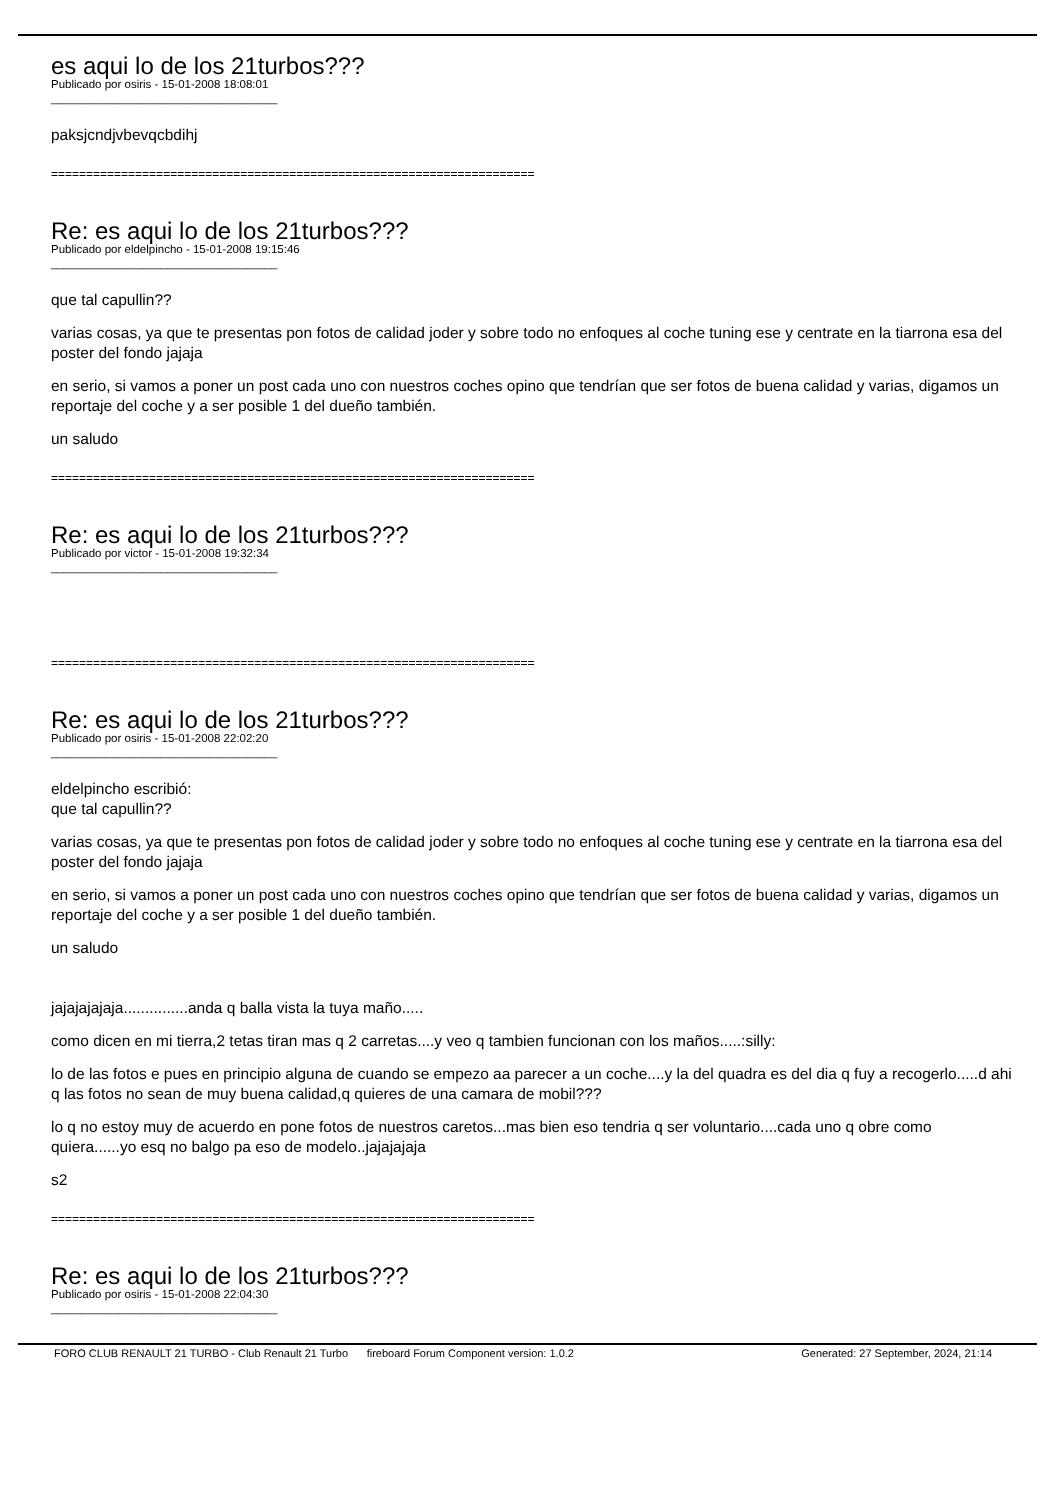es aqui lo de los 21turbos???
Publicado por osiris - 15-01-2008 18:08:01
_____________________________________
paksjcndjvbevqcbdihj
=====================================================================
Re: es aqui lo de los 21turbos???
Publicado por eldelpincho - 15-01-2008 19:15:46
_____________________________________
que tal capullin??
varias cosas, ya que te presentas pon fotos de calidad joder y sobre todo no enfoques al coche tuning ese y centrate en la tiarrona esa del poster del fondo jajaja
en serio, si vamos a poner un post cada uno con nuestros coches opino que tendrían que ser fotos de buena calidad y varias, digamos un reportaje del coche y a ser posible 1 del dueño también.
un saludo
=====================================================================
Re: es aqui lo de los 21turbos???
Publicado por victor - 15-01-2008 19:32:34
_____________________________________
=====================================================================
Re: es aqui lo de los 21turbos???
Publicado por osiris - 15-01-2008 22:02:20
_____________________________________
eldelpincho escribió:
que tal capullin??
varias cosas, ya que te presentas pon fotos de calidad joder y sobre todo no enfoques al coche tuning ese y centrate en la tiarrona esa del poster del fondo jajaja
en serio, si vamos a poner un post cada uno con nuestros coches opino que tendrían que ser fotos de buena calidad y varias, digamos un reportaje del coche y a ser posible 1 del dueño también.
un saludo
jajajajajaja...............anda q balla vista la tuya maño.....
como dicen en mi tierra,2 tetas tiran mas q 2 carretas....y veo q tambien funcionan con los maños.....:silly:
lo de las fotos e pues en principio alguna de cuando se empezo aa parecer a un coche....y la del quadra es del dia q fuy a recogerlo.....d ahi q las fotos no sean de muy buena calidad,q quieres de una camara de mobil???
lo q no estoy muy de acuerdo en pone fotos de nuestros caretos...mas bien eso tendria q ser voluntario....cada uno q obre como quiera......yo esq no balgo pa eso de modelo..jajajajaja
s2
=====================================================================
Re: es aqui lo de los 21turbos???
Publicado por osiris - 15-01-2008 22:04:30
_____________________________________
FORO CLUB RENAULT 21 TURBO - Club Renault 21 Turbo fireboard Forum Component version: 1.0.2 Generated: 27 September, 2024, 21:14